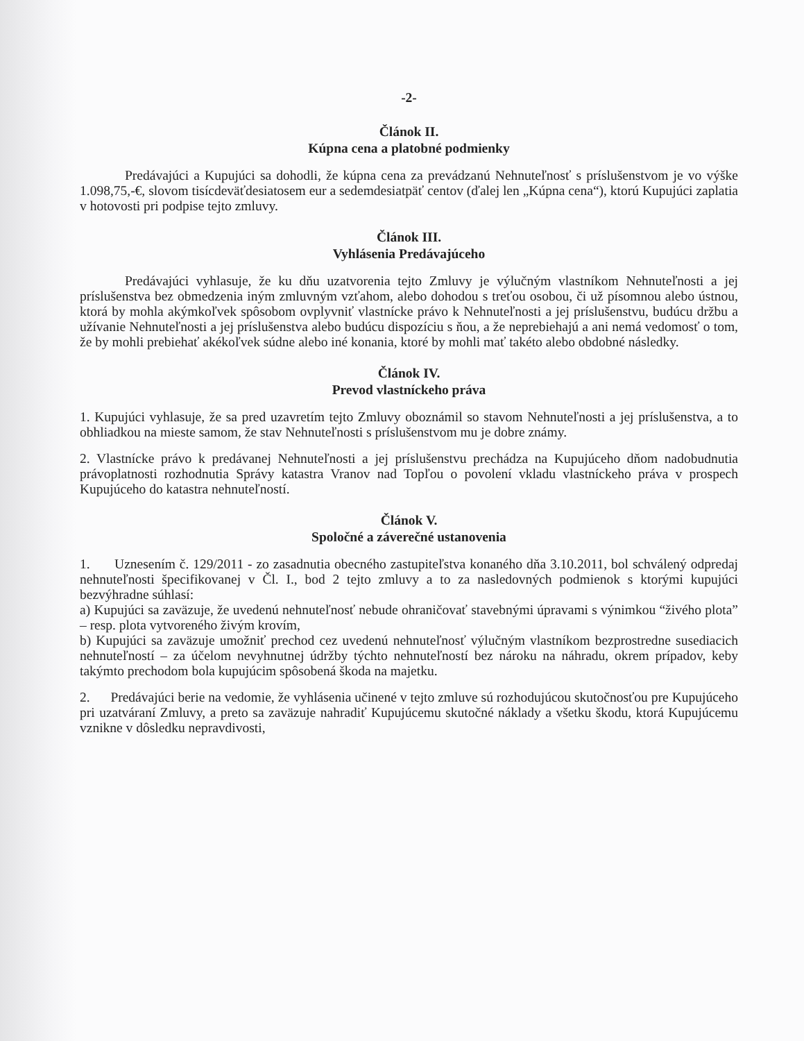-2-
Článok II.
Kúpna cena a platobné podmienky
Predávajúci a Kupujúci sa dohodli, že kúpna cena za prevádzanú Nehnuteľnosť s príslušenstvom je vo výške 1.098,75,-€, slovom tisícdeväťdesiatosem eur a sedemdesiatpäť centov (ďalej len „Kúpna cena“), ktorú Kupujúci zaplatia v hotovosti pri podpise tejto zmluvy.
Článok III.
Vyhlásenia Predávajúceho
Predávajúci vyhlasuje, že ku dňu uzatvorenia tejto Zmluvy je výlučným vlastníkom Nehnuteľnosti a jej príslušenstva bez obmedzenia iným zmluvným vzťahom, alebo dohodou s treťou osobou, či už písomnou alebo ústnou, ktorá by mohla akýmkoľvek spôsobom ovplyvniť vlastnícke právo k Nehnuteľnosti a jej príslušenstvu, budúcu držbu a užívanie Nehnuteľnosti a jej príslušenstva alebo budúcu dispozíciu s ňou, a že neprebiehajú a ani nemá vedomosť o tom, že by mohli prebiehať akékoľvek súdne alebo iné konania, ktoré by mohli mať takéto alebo obdobné následky.
Článok IV.
Prevod vlastníckeho práva
1. Kupujúci vyhlasuje, že sa pred uzavretím tejto Zmluvy oboznámil so stavom Nehnuteľnosti a jej príslušenstva, a to obhliadkou na mieste samom, že stav Nehnuteľnosti s príslušenstvom mu je dobre známy.
2. Vlastnícke právo k predávanej Nehnuteľnosti a jej príslušenstvu prechádza na Kupujúceho dňom nadobudnutia právoplatnosti rozhodnutia Správy katastra Vranov nad Topľou o povolení vkladu vlastníckeho práva v prospech Kupujúceho do katastra nehnuteľností.
Článok V.
Spoločné a záverečné ustanovenia
1. Uznesením č. 129/2011 - zo zasadnutia obecného zastupiteľstva konaného dňa 3.10.2011, bol schválený odpredaj nehnuteľnosti špecifikovanej v Čl. I., bod 2 tejto zmluvy a to za nasledovných podmienok s ktorými kupujúci bezvýhradne súhlasí:
a) Kupujúci sa zaväzuje, že uvedenú nehnuteľnosť nebude ohraničovať stavebnými úpravami s výnimkou “živého plota” – resp. plota vytvoreného živým krovím,
b) Kupujúci sa zaväzuje umožniť prechod cez uvedenú nehnuteľnosť výlučným vlastníkom bezprostredne susediacich nehnuteľností – za účelom nevyhnutnej údržby týchto nehnuteľností bez nároku na náhradu, okrem prípadov, keby takýmto prechodom bola kupujúcim spôsobená škoda na majetku.
2. Predávajúci berie na vedomie, že vyhlásenia učinené v tejto zmluve sú rozhodujúcou skutočnosťou pre Kupujúceho pri uzatváraní Zmluvy, a preto sa zaväzuje nahradiť Kupujúcemu skutočné náklady a všetku škodu, ktorá Kupujúcemu vznikne v dôsledku nepravdivosti,